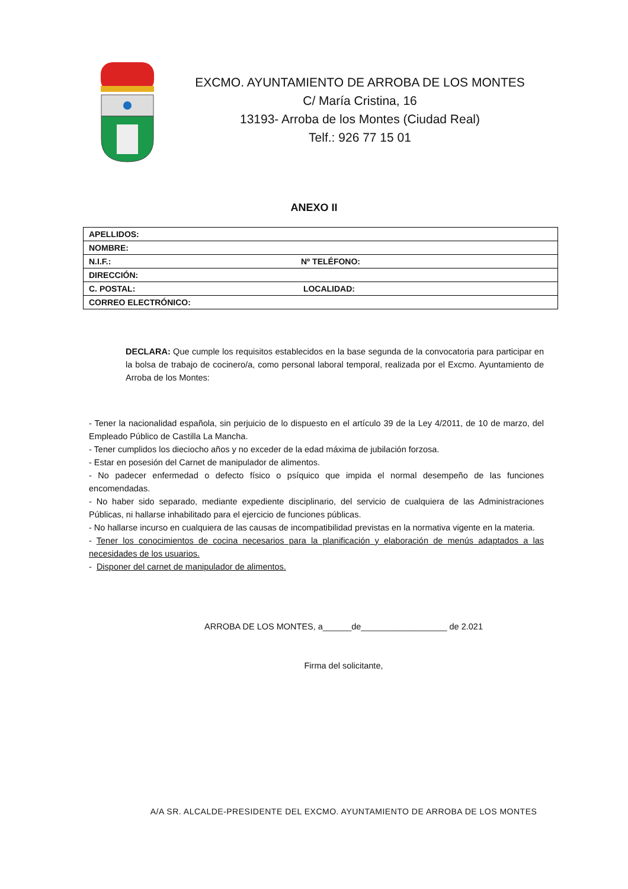EXCMO. AYUNTAMIENTO DE ARROBA DE LOS MONTES
C/ María Cristina, 16
13193- Arroba de los Montes (Ciudad Real)
Telf.: 926 77 15 01
ANEXO II
| APELLIDOS: | |
| NOMBRE: | |
| N.I.F.: | Nº TELÉFONO: |
| DIRECCIÓN: | |
| C. POSTAL: | LOCALIDAD: |
| CORREO ELECTRÓNICO: | |
DECLARA: Que cumple los requisitos establecidos en la base segunda de la convocatoria para participar en la bolsa de trabajo de cocinero/a, como personal laboral temporal, realizada por el Excmo. Ayuntamiento de Arroba de los Montes:
- Tener la nacionalidad española, sin perjuicio de lo dispuesto en el artículo 39 de la Ley 4/2011, de 10 de marzo, del Empleado Público de Castilla La Mancha.
- Tener cumplidos los dieciocho años y no exceder de la edad máxima de jubilación forzosa.
- Estar en posesión del Carnet de manipulador de alimentos.
- No padecer enfermedad o defecto físico o psíquico que impida el normal desempeño de las funciones encomendadas.
- No haber sido separado, mediante expediente disciplinario, del servicio de cualquiera de las Administraciones Públicas, ni hallarse inhabilitado para el ejercicio de funciones públicas.
- No hallarse incurso en cualquiera de las causas de incompatibilidad previstas en la normativa vigente en la materia.
- Tener los conocimientos de cocina necesarios para la planificación y elaboración de menús adaptados a las necesidades de los usuarios.
- Disponer del carnet de manipulador de alimentos.
ARROBA DE LOS MONTES, a______de__________________ de 2.021
Firma del solicitante,
A/A SR. ALCALDE-PRESIDENTE DEL EXCMO. AYUNTAMIENTO DE ARROBA DE LOS MONTES